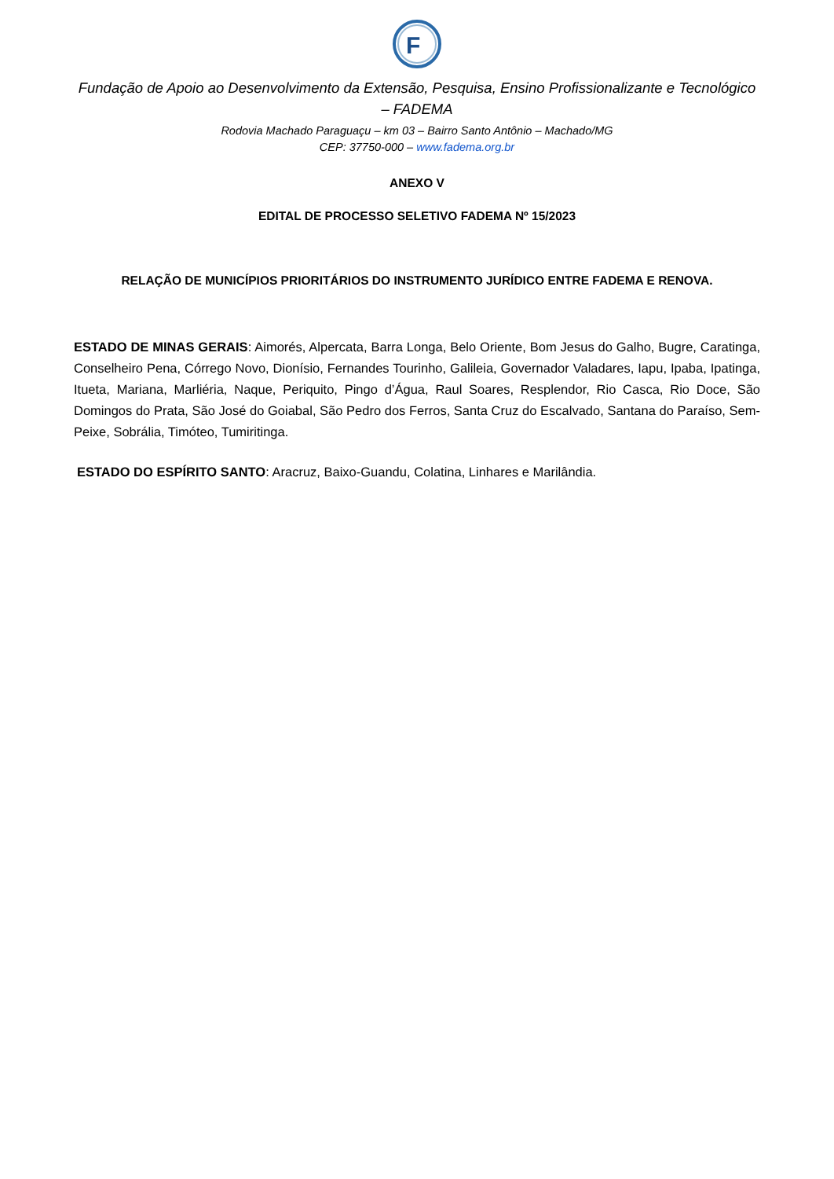F
Fundação de Apoio ao Desenvolvimento da Extensão, Pesquisa, Ensino Profissionalizante e Tecnológico – FADEMA
Rodovia Machado Paraguaçu – km 03 – Bairro Santo Antônio – Machado/MG
CEP: 37750-000 – www.fadema.org.br
ANEXO V
EDITAL DE PROCESSO SELETIVO FADEMA Nº 15/2023
RELAÇÃO DE MUNICÍPIOS PRIORITÁRIOS DO INSTRUMENTO JURÍDICO ENTRE FADEMA E RENOVA.
ESTADO DE MINAS GERAIS: Aimorés, Alpercata, Barra Longa, Belo Oriente, Bom Jesus do Galho, Bugre, Caratinga, Conselheiro Pena, Córrego Novo, Dionísio, Fernandes Tourinho, Galileia, Governador Valadares, Iapu, Ipaba, Ipatinga, Itueta, Mariana, Marliéria, Naque, Periquito, Pingo d’Água, Raul Soares, Resplendor, Rio Casca, Rio Doce, São Domingos do Prata, São José do Goiabal, São Pedro dos Ferros, Santa Cruz do Escalvado, Santana do Paraíso, Sem-Peixe, Sobrália, Timóteo, Tumiritinga.
ESTADO DO ESPÍRITO SANTO: Aracruz, Baixo-Guandu, Colatina, Linhares e Marilândia.